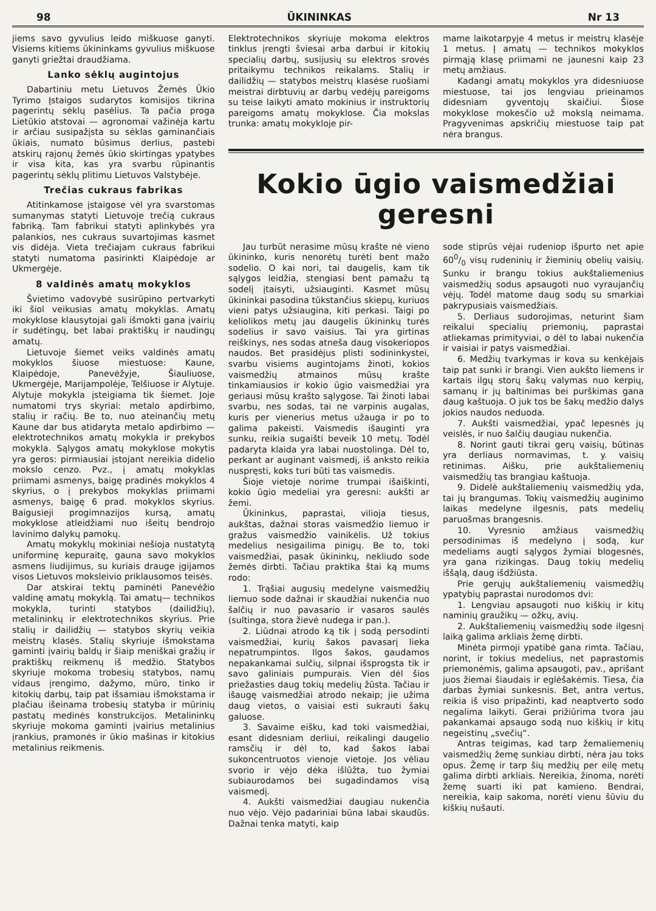98 ŪKININKAS Nr 13
jiems savo gyvulius leido miškuose ganyti. Visiems kitiems ūkininkams gyvulius miškuose ganyti griežtai draudžiama.
Lanko sėklų augintojus
Dabartiniu metu Lietuvos Žemės Ūkio Tyrimo Įstaigos sudarytos komisijos tikrina pagerintų sėklų pasėlius. Ta pačia proga Lietūkio atstovai — agronomai važinėja kartu ir arčiau susipažįsta su sėklas gaminančiais ūkiais, numato būsimus derlius, pastebi atskirų rajonų žemės ūkio skirtingas ypatybes ir visa kita, kas yra svarbu rūpinantis pagerintų sėklų plitimu Lietuvos Valstybėje.
Trečias cukraus fabrikas
Atitinkamose įstaigose vėl yra svarstomas sumanymas statyti Lietuvoje trečią cukraus fabriką. Tam fabrikui statyti aplinkybės yra palankios, nes cukraus suvartojimas kasmet vis didėja. Vieta trečiajam cukraus fabrikui statyti numatoma pasirinkti Klaipėdoje ar Ukmergėje.
8 valdinės amatų mokyklos
Švietimo vadovybė susirūpino pertvarkyti iki šiol veikusias amatų mokyklas. Amatų mokyklose klausytojai gali išmokti gana įvairių ir sudėtingų, bet labai praktiškų ir naudingų amatų.
Lietuvoje šiemet veiks valdinės amatų mokyklos šiuose miestuose: Kaune, Klaipėdoje, Panevėžyje, Šiauliuose, Ukmergėje, Marijampolėje, Telšiuose ir Alytuje. Alytuje mokykla įsteigiama tik šiemet. Joje numatomi trys skyriai: metalo apdirbimo, stalių ir račių. Be to, nuo ateinančių metų Kaune dar bus atidaryta metalo apdirbimo — elektrotechnikos amatų mokykla ir prekybos mokykla. Sąlygos amatų mokyklose mokytis yra geros: pirmiausiai įstojant nereikia didelio mokslo cenzo. Pvz., į amatų mokyklas priimami asmenys, baigę pradinės mokyklos 4 skyrius, o į prekybos mokyklas priimami asmenys, baigę 6 prad. mokyklos skyrius. Baigusieji progimnazijos kursą, amatų mokyklose atleidžiami nuo išeitų bendrojo lavinimo dalykų pamokų.
Amatų mokyklų mokiniai nešioja nustatytą uniforminę kepuraitę, gauna savo mokyklos asmens liudijimus, su kuriais drauge įgijamos visos Lietuvos moksleivio priklausomos teisės.
Dar atskirai tektų paminėti Panevėžio valdinę amatų mokyklą. Tai amatų— technikos mokykla, turinti statybos (dailidžių), metalininkų ir elektrotechnikos skyrius. Prie stalių ir dailidžių — statybos skyrių veikia meistrų klasės. Stalių skyriuje išmokstama gaminti įvairių baldų ir šiaip meniškai gražių ir praktiškų reikmenų iš medžio. Statybos skyriuje mokoma trobesių statybos, namų vidaus įrengimo, dažymo, mūro, tinko ir kitokių darbų, taip pat išsamiau išmokstama ir plačiau išeinama trobesių statyba ir mūrinių pastatų medinės konstrukcijos. Metalininkų skyriuje mokoma gaminti įvairius metalinius įrankius, pramonės ir ūkio mašinas ir kitokius metalinius reikmenis.
Elektrotechnikos skyriuje mokoma elektros tinklus įrengti šviesai arba darbui ir kitokių specialių darbų, susijusių su elektros srovės pritaikymu technikos reikalams. Stalių ir dailidžių — statybos meistrų klasėse ruošiami meistrai dirbtuvių ar darbų vedėjų pareigoms su teise laikyti amato mokinius ir instruktorių pareigoms amatų mokyklose. Čia mokslas trunka: amatų mokykloje pir-
mame laikotarpyje 4 metus ir meistrų klasėje 1 metus. Į amatų — technikos mokyklos pirmąją klasę priimami ne jaunesni kaip 23 metų amžiaus.
Kadangi amatų mokyklos yra didesniuose miestuose, tai jos lengviau prieinamos didesniam gyventojų skaičiui. Šiose mokyklose mokesčio už mokslą neimama. Pragyvenimas apskričių miestuose taip pat nėra brangus.
Kokio ūgio vaismedžiai geresni
Jau turbūt nerasime mūsų krašte nė vieno ūkininko, kuris nenorėtų turėti bent mažo sodelio. O kai nori, tai daugelis, kam tik sąlygos leidžia, stengiasi bent pamažu tą sodelį įtaisyti, užsiauginti. Kasmet mūsų ūkininkai pasodina tūkstančius skiepų, kuriuos vieni patys užsiaugina, kiti perkasi. Taigi po keliolikos metų jau daugelis ūkininkų turės sodelius ir savo vaisius. Tai yra girtinas reiškinys, nes sodas atneša daug visokeriopos naudos. Bet prasidėjus plisti sodininkystei, svarbu visiems augintojams žinoti, kokios vaismedžių atmainos mūsų krašte tinkamiausios ir kokio ūgio vaismedžiai yra geriausi mūsų krašto sąlygose. Tai žinoti labai svarbu, nes sodas, tai ne varpinis augalas, kuris per vienerius metus užauga ir po to galima pakeisti. Vaismedis išauginti yra sunku, reikia sugaišti beveik 10 metų. Todėl padaryta klaida yra labai nuostolinga. Dėl to, perkant ar auginant vaismedį, iš anksto reikia nuspręsti, koks turi būti tas vaismedis.
Šioje vietoje norime trumpai išaiškinti, kokio ūgio medeliai yra geresni: aukšti ar žemi.
Ūkininkus, paprastai, vilioja tiesus, aukštas, dažnai storas vaismedžio liemuo ir gražus vaismedžio vainikėlis. Už tokius medelius nesigailima pinigų. Be to, toki vaismedžiai, pasak ūkininkų, nekliudo sode žemės dirbti. Tačiau praktika štai ką mums rodo:
1. Trąšiai augusių medelyne vaismedžių liemuo sode dažnai ir skaudžiai nukenčia nuo šalčių ir nuo pavasario ir vasaros saulės (sultinga, stora žievė nudega ir pan.).
2. Liūdnai atrodo ką tik į sodą persodinti vaismedžiai, kurių šakos pavasarį lieka nepatrumpintos. Ilgos šakos, gaudamos nepakankamai sulčių, silpnai išsprogsta tik ir savo galiniais pumpurais. Vien dėl šios priežasties daug tokių medelių žūsta. Tačiau ir išaugę vaismedžiai atrodo nekaip; jie užima daug vietos, o vaisiai esti sukrauti šakų galuose.
3. Savaime eišku, kad toki vaismedžiai, esant didesniam derliui, reikalingi daugelio ramsčių ir dėl to, kad šakos labai sukoncentruotos vienoje vietoje. Jos vėliau svorio ir vėjo dėka išlūžta, tuo žymiai subiaurodamos bei sugadindamos visą vaismedį.
4. Aukšti vaismedžiai daugiau nukenčia nuo vėjo. Vėjo padariniai būna labai skaudūs. Dažnai tenka matyti, kaip
sode stiprūs vėjai rudeniop išpurto net apie 600/0 visų rudeninių ir žieminių obelių vaisių. Sunku ir brangu tokius aukštaliemenius vaismedžių sodus apsaugoti nuo vyraujančių vėjų. Todėl matome daug sodų su smarkiai pakrypusiais vaismedžiais.
5. Derliaus sudorojimas, neturint šiam reikalui specialių priemonių, paprastai atliekamas primityviai, o dėl to labai nukenčia ir vaisiai ir patys vaismedžiai.
6. Medžių tvarkymas ir kova su kenkėjais taip pat sunki ir brangi. Vien aukšto liemens ir kartais ilgų storų šakų valymas nuo kerpių, samanų ir jų baltinimas bei purškimas gana daug kaštuoja. O juk tos be šakų medžio dalys jokios naudos neduoda.
7. Aukšti vaismedžiai, ypač lepesnės jų veislės, ir nuo šalčių daugiau nukenčia.
8. Norint gauti tikrai gerų vaisių, būtinas yra derliaus normavimas, t. y. vaisių retinimas. Aišku, prie aukštaliemenių vaismedžių tas brangiau kaštuoja.
9. Didelė aukštaliemenių vaismedžių yda, tai jų brangumas. Tokių vaismedžių auginimo laikas medelyne ilgesnis, pats medelių paruošmas brangesnis.
10. Vyresnio amžiaus vaismedžių persodinimas iš medelyno į sodą, kur medeliams augti sąlygos žymiai blogesnės, yra gana rizikingas. Daug tokių medelių iššąlą, daug išdžiūsta.
Prie gerųjų aukštaliemenių vaismedžių ypatybių paprastai nurodomos dvi:
1. Lengviau apsaugoti nuo kiškių ir kitų naminių graužikų — ožkų, avių.
2. Aukštaliemenių vaismedžių sode ilgesnį laiką galima arkliais žemę dirbti.
Minėta pirmoji ypatibė gana rimta. Tačiau, norint, ir tokius medelius, net paprastomis priemonėmis, galima apsaugoti, pav., aprišant juos žiemai šiaudais ir eglėšakėmis. Tiesa, čia darbas žymiai sunkesnis. Bet, antra vertus, reikia iš viso pripažinti, kad neaptverto sodo negalima laikyti. Gerai prižiūrima tvora jau pakankamai apsaugo sodą nuo kiškių ir kitų negeistinų „svečių“.
Antras teigimas, kad tarp žemaliemenių vaismedžių žemę sunkiau dirbti, nėra jau toks opus. Žemę ir tarp šių medžių per eilę metų galima dirbti arkliais. Nereikia, žinoma, norėti žemę suarti iki pat kamieno. Bendrai, nereikia, kaip sakoma, norėti vienu šūviu du kiškių nušauti.